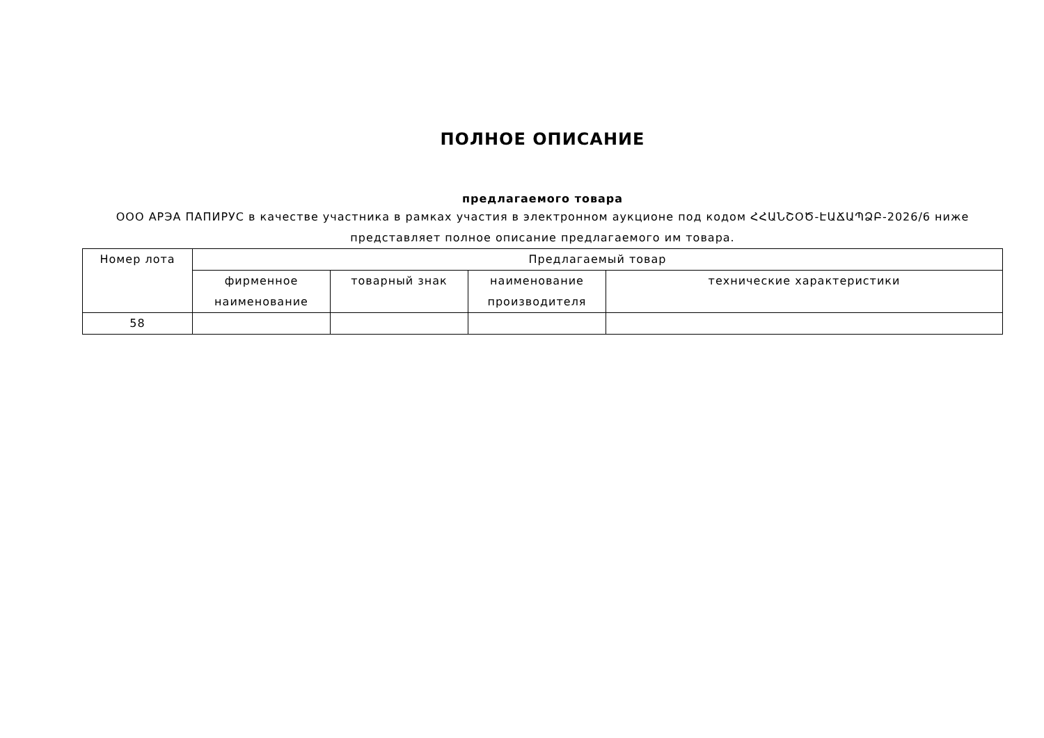ПОЛНОЕ ОПИСАНИЕ
предлагаемого товара
ООО АРЭА ПАПИРУС в качестве участника в рамках участия в электронном аукционе под кодом ՀՀԱՆՇՕԾ-ԷԱՃԱՊՁԲ-2026/6 ниже представляет полное описание предлагаемого им товара.
| Номер лота | Предлагаемый товар | | | |
| --- | --- | --- | --- | --- |
| | фирменное наименование | товарный знак | наименование производителя | технические характеристики |
| 58 | | | | |